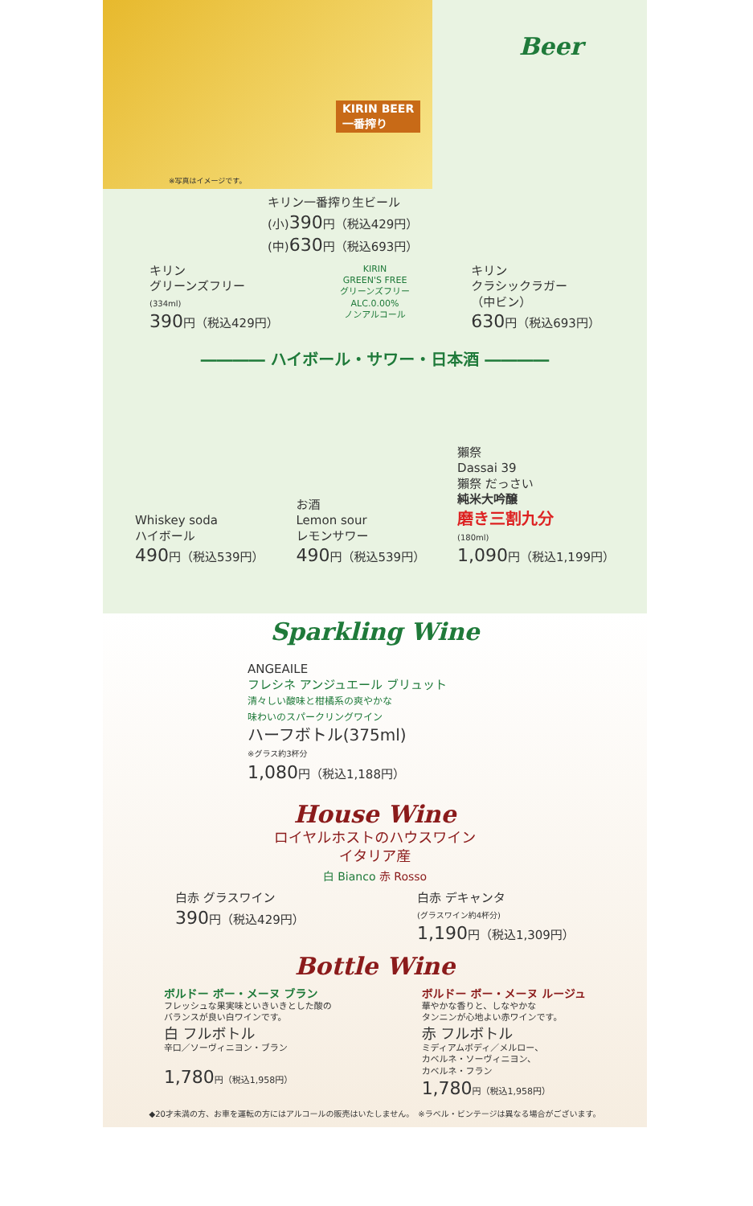KIRIN BEER
一番搾り
※写真はイメージです。
Beer
キリン一番搾り生ビール
(小)390円（税込429円）
(中)630円（税込693円）
キリン
グリーンズフリー
(334ml)
390円（税込429円）
KIRIN
GREEN'S FREE
グリーンズフリー
ALC.0.00%
ノンアルコール
キリン
クラシックラガー
（中ビン）
630円（税込693円）
―――― ハイボール・サワー・日本酒 ――――
Whiskey soda
ハイボール
490円（税込539円）
お酒
Lemon sour
レモンサワー
490円（税込539円）
獺祭
Dassai 39
獺祭 だっさい
純米大吟醸
磨き三割九分
(180ml)
1,090円（税込1,199円）
Sparkling Wine
ANGEAILE
フレシネ アンジュエール ブリュット
清々しい酸味と柑橘系の爽やかな
味わいのスパークリングワイン
ハーフボトル(375ml)
※グラス約3杯分
1,080円（税込1,188円）
House Wine
ロイヤルホストのハウスワイン
イタリア産
白 Bianco 赤 Rosso
白赤 グラスワイン
390円（税込429円）
白赤 デキャンタ
(グラスワイン約4杯分)
1,190円（税込1,309円）
Bottle Wine
ボルドー ボー・メーヌ ブラン
フレッシュな果実味といきいきとした酸の
バランスが良い白ワインです。
白 フルボトル
辛口／ソーヴィニヨン・ブラン
1,780円（税込1,958円）
ボルドー ボー・メーヌ ルージュ
華やかな香りと、しなやかな
タンニンが心地よい赤ワインです。
赤 フルボトル
ミディアムボディ／メルロー、
カベルネ・ソーヴィニヨン、
カベルネ・フラン
1,780円（税込1,958円）
◆20才未満の方、お車を運転の方にはアルコールの販売はいたしません。　※ラベル・ビンテージは異なる場合がございます。